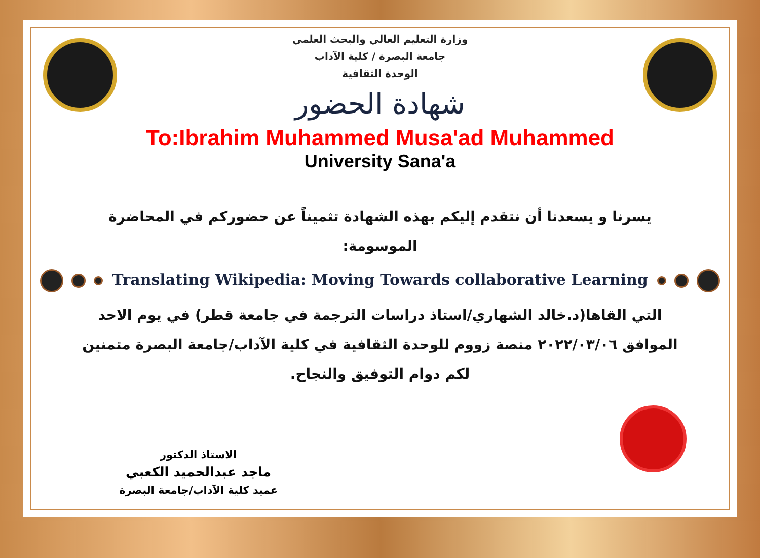وزارة التعليم العالي والبحث العلمي
جامعة البصرة / كلية الآداب
الوحدة الثقافية
شهادة الحضور
To:Ibrahim Muhammed Musa'ad Muhammed
University Sana'a
يسرنا و يسعدنا أن نتقدم إليكم بهذه الشهادة تثميناً عن حضوركم في المحاضرة الموسومة:
Translating Wikipedia: Moving Towards collaborative Learning
التي القاها(د.خالد الشهاري/استاذ دراسات الترجمة في جامعة قطر) في يوم الاحد الموافق ٢٠٢٢/٠٣/٠٦ منصة زووم للوحدة الثقافية في كلية الآداب/جامعة البصرة متمنين لكم دوام التوفيق والنجاح.
الاستاذ الدكتور
ماجد عبدالحميد الكعبي
عميد كلية الآداب/جامعة البصرة